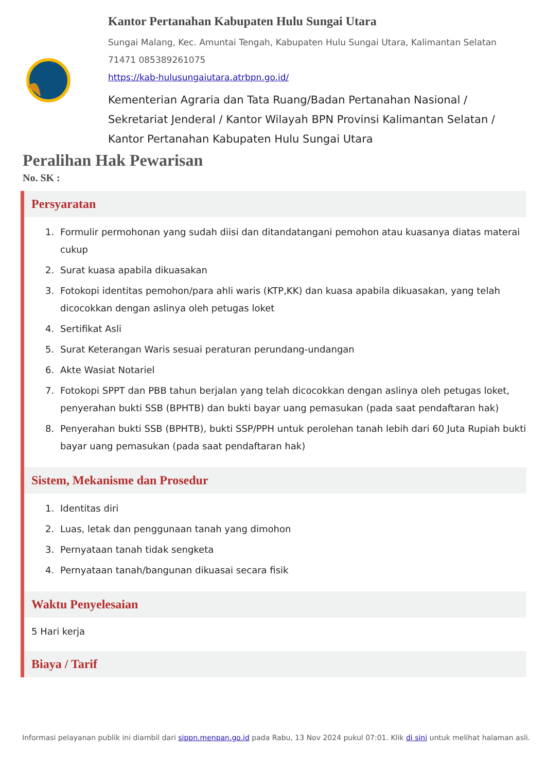Kantor Pertanahan Kabupaten Hulu Sungai Utara
Sungai Malang, Kec. Amuntai Tengah, Kabupaten Hulu Sungai Utara, Kalimantan Selatan 71471 085389261075
https://kab-hulusungaiutara.atrbpn.go.id/
Kementerian Agraria dan Tata Ruang/Badan Pertanahan Nasional / Sekretariat Jenderal / Kantor Wilayah BPN Provinsi Kalimantan Selatan / Kantor Pertanahan Kabupaten Hulu Sungai Utara
Peralihan Hak Pewarisan
No. SK :
Persyaratan
1. Formulir permohonan yang sudah diisi dan ditandatangani pemohon atau kuasanya diatas materai cukup
2. Surat kuasa apabila dikuasakan
3. Fotokopi identitas pemohon/para ahli waris (KTP,KK) dan kuasa apabila dikuasakan, yang telah dicocokkan dengan aslinya oleh petugas loket
4. Sertifikat Asli
5. Surat Keterangan Waris sesuai peraturan perundang-undangan
6. Akte Wasiat Notariel
7. Fotokopi SPPT dan PBB tahun berjalan yang telah dicocokkan dengan aslinya oleh petugas loket, penyerahan bukti SSB (BPHTB) dan bukti bayar uang pemasukan (pada saat pendaftaran hak)
8. Penyerahan bukti SSB (BPHTB), bukti SSP/PPH untuk perolehan tanah lebih dari 60 Juta Rupiah bukti bayar uang pemasukan (pada saat pendaftaran hak)
Sistem, Mekanisme dan Prosedur
1. Identitas diri
2. Luas, letak dan penggunaan tanah yang dimohon
3. Pernyataan tanah tidak sengketa
4. Pernyataan tanah/bangunan dikuasai secara fisik
Waktu Penyelesaian
5 Hari kerja
Biaya / Tarif
Informasi pelayanan publik ini diambil dari sippn.menpan.go.id pada Rabu, 13 Nov 2024 pukul 07:01. Klik di sini untuk melihat halaman asli.